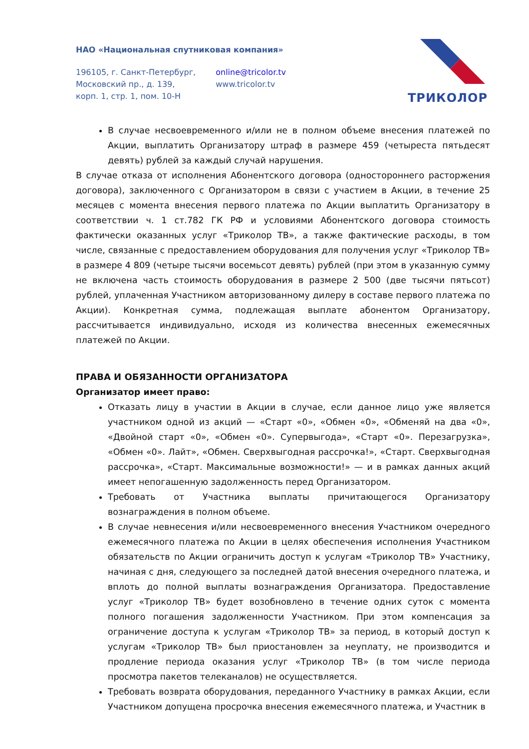НАО «Национальная спутниковая компания»
196105, г. Санкт-Петербург,
Московский пр., д. 139,
корп. 1, стр. 1, пом. 10-Н
online@tricolor.tv
www.tricolor.tv
ТРИКОЛОР
В случае несвоевременного и/или не в полном объеме внесения платежей по Акции, выплатить Организатору штраф в размере 459 (четыреста пятьдесят девять) рублей за каждый случай нарушения.
В случае отказа от исполнения Абонентского договора (одностороннего расторжения договора), заключенного с Организатором в связи с участием в Акции, в течение 25 месяцев с момента внесения первого платежа по Акции выплатить Организатору в соответствии ч. 1 ст.782 ГК РФ и условиями Абонентского договора стоимость фактически оказанных услуг «Триколор ТВ», а также фактические расходы, в том числе, связанные с предоставлением оборудования для получения услуг «Триколор ТВ» в размере 4 809 (четыре тысячи восемьсот девять) рублей (при этом в указанную сумму не включена часть стоимость оборудования в размере 2 500 (две тысячи пятьсот) рублей, уплаченная Участником авторизованному дилеру в составе первого платежа по Акции). Конкретная сумма, подлежащая выплате абонентом Организатору, рассчитывается индивидуально, исходя из количества внесенных ежемесячных платежей по Акции.
ПРАВА И ОБЯЗАННОСТИ ОРГАНИЗАТОРА
Организатор имеет право:
Отказать лицу в участии в Акции в случае, если данное лицо уже является участником одной из акций — «Старт «0», «Обмен «0», «Обменяй на два «0», «Двойной старт «0», «Обмен «0». Супервыгода», «Старт «0». Перезагрузка», «Обмен «0». Лайт», «Обмен. Сверхвыгодная рассрочка!», «Старт. Сверхвыгодная рассрочка», «Старт. Максимальные возможности!» — и в рамках данных акций имеет непогашенную задолженность перед Организатором.
Требовать от Участника выплаты причитающегося Организатору вознаграждения в полном объеме.
В случае невнесения и/или несвоевременного внесения Участником очередного ежемесячного платежа по Акции в целях обеспечения исполнения Участником обязательств по Акции ограничить доступ к услугам «Триколор ТВ» Участнику, начиная с дня, следующего за последней датой внесения очередного платежа, и вплоть до полной выплаты вознаграждения Организатора. Предоставление услуг «Триколор ТВ» будет возобновлено в течение одних суток с момента полного погашения задолженности Участником. При этом компенсация за ограничение доступа к услугам «Триколор ТВ» за период, в который доступ к услугам «Триколор ТВ» был приостановлен за неуплату, не производится и продление периода оказания услуг «Триколор ТВ» (в том числе периода просмотра пакетов телеканалов) не осуществляется.
Требовать возврата оборудования, переданного Участнику в рамках Акции, если Участником допущена просрочка внесения ежемесячного платежа, и Участник в